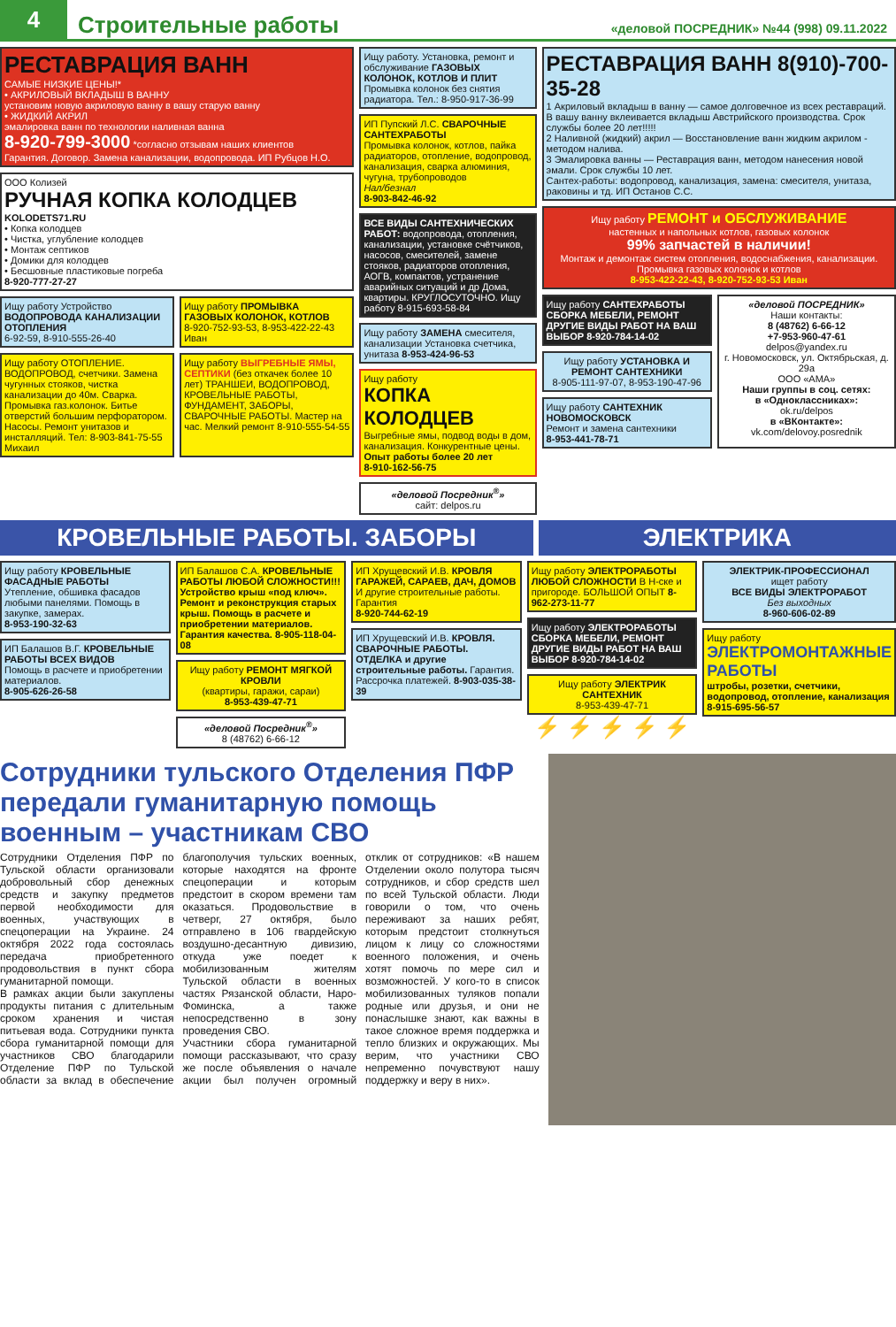4
Строительные работы
«деловой ПОСРЕДНИК» №44 (998) 09.11.2022
РЕСТАВРАЦИЯ ВАНН
САМЫЕ НИЗКИЕ ЦЕНЫ!*
• АКРИЛОВЫЙ ВКЛАДЫШ В ВАННУ
установим новую акриловую ванну в вашу старую ванну
• ЖИДКИЙ АКРИЛ
эмалировка ванн по технологии наливная ванна
8-920-799-3000 *согласно отзывам наших клиентов
Гарантия. Договор. Замена канализации, водопровода. ИП Рубцов Н.О.
ООО Колизей
РУЧНАЯ КОПКА КОЛОДЦЕВ
KOLODETS71.RU
• Копка колодцев
• Чистка, углубление колодцев
• Монтаж септиков
• Домики для колодцев
• Бесшовные пластиковые погреба
8-920-777-27-27
Ищу работу Устройство ВОДОПРОВОДА КАНАЛИЗАЦИИ ОТОПЛЕНИЯ
6-92-59, 8-910-555-26-40
Ищу работу ПРОМЫВКА ГАЗОВЫХ КОЛОНОК, КОТЛОВ
8-920-752-93-53, 8-953-422-22-43 Иван
Ищу работу ОТОПЛЕНИЕ. ВОДОПРОВОД, счетчики. Замена чугунных стояков, чистка канализации до 40м. Сварка. Промывка газ.колонок. Битье отверстий большим перфоратором. Насосы. Ремонт унитазов и инсталляций. Тел: 8-903-841-75-55 Михаил
Ищу работу ВЫГРЕБНЫЕ ЯМЫ, СЕПТИКИ (без откачек более 10 лет) ТРАНШЕИ, ВОДОПРОВОД, КРОВЕЛЬНЫЕ РАБОТЫ, ФУНДАМЕНТ, ЗАБОРЫ, СВАРОЧНЫЕ РАБОТЫ. Мастер на час. Мелкий ремонт 8-910-555-54-55
Ищу работу. Установка, ремонт и обслуживание ГАЗОВЫХ КОЛОНОК, КОТЛОВ И ПЛИТ Промывка колонок без снятия радиатора. Тел.: 8-950-917-36-99
ИП Пупский Л.С. СВАРОЧНЫЕ САНТЕХРАБОТЫ
Промывка колонок, котлов, пайка радиаторов, отопление, водопровод, канализация, сварка алюминия, чугуна, трубопроводов
Нал/безнал
8-903-842-46-92
ВСЕ ВИДЫ САНТЕХНИЧЕСКИХ РАБОТ: водопровода, отопления, канализации, установке счётчиков, насосов, смесителей, замене стояков, радиаторов отопления, АОГВ, компактов, устранение аварийных ситуаций и др Дома, квартиры. КРУГЛОСУТОЧНО. Ищу работу 8-915-693-58-84
Ищу работу ЗАМЕНА смесителя, канализации Установка счетчика, унитаза 8-953-424-96-53
Ищу работу
КОПКА КОЛОДЦЕВ
Выгребные ямы, подвод воды в дом, канализация. Конкурентные цены. Опыт работы более 20 лет
8-910-162-56-75
«деловой Посредник<sup>®</sup>»
сайт: delpos.ru
РЕСТАВРАЦИЯ ВАНН 8(910)-700-35-28
1 Акриловый вкладыш в ванну — самое долговечное из всех реставраций. В вашу ванну вклеивается вкладыш Австрийского производства. Срок службы более 20 лет!!!!!
2 Наливной (жидкий) акрил — Восстановление ванн жидким акрилом - методом налива.
3 Эмалировка ванны — Реставрация ванн, методом нанесения новой эмали. Срок службы 10 лет.
Сантех-работы: водопровод, канализация, замена: смесителя, унитаза, раковины и тд. ИП Останов С.С.
Ищу работу РЕМОНТ и ОБСЛУЖИВАНИЕ
настенных и напольных котлов, газовых колонок
99% запчастей в наличии!
Монтаж и демонтаж систем отопления, водоснабжения, канализации.
Промывка газовых колонок и котлов
8-953-422-22-43, 8-920-752-93-53 Иван
Ищу работу САНТЕХРАБОТЫ СБОРКА МЕБЕЛИ, РЕМОНТ ДРУГИЕ ВИДЫ РАБОТ НА ВАШ ВЫБОР 8-920-784-14-02
Ищу работу УСТАНОВКА И РЕМОНТ САНТЕХНИКИ
8-905-111-97-07, 8-953-190-47-96
Ищу работу САНТЕХНИК НОВОМОСКОВСК
Ремонт и замена сантехники
8-953-441-78-71
«деловой ПОСРЕДНИК»
Наши контакты:
8 (48762) 6-66-12
+7-953-960-47-61
delpos@yandex.ru
г. Новомосковск, ул. Октябрьская, д. 29а
ООО «АМА»
Наши группы в соц. сетях:
в «Одноклассниках»:
ok.ru/delpos
в «ВКонтакте»:
vk.com/delovoy.posrednik
КРОВЕЛЬНЫЕ РАБОТЫ. ЗАБОРЫ ЭЛЕКТРИКА
Ищу работу КРОВЕЛЬНЫЕ ФАСАДНЫЕ РАБОТЫ
Утепление, обшивка фасадов любыми панелями. Помощь в закупке, замерах.
8-953-190-32-63
ИП Балашов В.Г. КРОВЕЛЬНЫЕ РАБОТЫ ВСЕХ ВИДОВ
Помощь в расчете и приобретении материалов.
8-905-626-26-58
ИП Балашов С.А. КРОВЕЛЬНЫЕ РАБОТЫ ЛЮБОЙ СЛОЖНОСТИ!!! Устройство крыш «под ключ». Ремонт и реконструкция старых крыш. Помощь в расчете и приобретении материалов. Гарантия качества. 8-905-118-04-08
Ищу работу РЕМОНТ МЯГКОЙ КРОВЛИ
(квартиры, гаражи, сараи)
8-953-439-47-71
«деловой Посредник<sup>®</sup>»
8 (48762) 6-66-12
ИП Хрущевский И.В. КРОВЛЯ ГАРАЖЕЙ, САРАЕВ, ДАЧ, ДОМОВ
И другие строительные работы. Гарантия
8-920-744-62-19
ИП Хрущевский И.В. КРОВЛЯ. СВАРОЧНЫЕ РАБОТЫ. ОТДЕЛКА и другие строительные работы. Гарантия. Рассрочка платежей. 8-903-035-38-39
Ищу работу ЭЛЕКТРОРАБОТЫ ЛЮБОЙ СЛОЖНОСТИ В Н-ске и пригороде. БОЛЬШОЙ ОПЫТ 8-962-273-11-77
Ищу работу ЭЛЕКТРОРАБОТЫ СБОРКА МЕБЕЛИ, РЕМОНТ ДРУГИЕ ВИДЫ РАБОТ НА ВАШ ВЫБОР 8-920-784-14-02
Ищу работу ЭЛЕКТРИК САНТЕХНИК
8-953-439-47-71
⚡ ⚡ ⚡ ⚡ ⚡
ЭЛЕКТРИК-ПРОФЕССИОНАЛ
ищет работу
ВСЕ ВИДЫ ЭЛЕКТРОРАБОТ
Без выходных
8-960-606-02-89
Ищу работу ЭЛЕКТРОМОНТАЖНЫЕ РАБОТЫ
штробы, розетки, счетчики, водопровод, отопление, канализация 8-915-695-56-57
Сотрудники тульского Отделения ПФР передали гуманитарную помощь военным – участникам СВО
Сотрудники Отделения ПФР по Тульской области организовали добровольный сбор денежных средств и закупку предметов первой необходимости для военных, участвующих в спецоперации на Украине. 24 октября 2022 года состоялась передача приобретенного продовольствия в пункт сбора гуманитарной помощи.
В рамках акции были закуплены продукты питания с длительным сроком хранения и чистая питьевая вода. Сотрудники пункта сбора гуманитарной помощи для участников СВО благодарили Отделение ПФР по Тульской области за вклад в обеспечение благополучия тульских военных, которые находятся на фронте спецоперации и которым предстоит в скором времени там оказаться. Продовольствие в четверг, 27 октября, было отправлено в 106 гвардейскую воздушно-десантную дивизию, откуда уже поедет к мобилизованным жителям Тульской области в военных частях Рязанской области, Наро-Фоминска, а также непосредственно в зону проведения СВО.
Участники сбора гуманитарной помощи рассказывают, что сразу же после объявления о начале акции был получен огромный отклик от сотрудников: «В нашем Отделении около полутора тысяч сотрудников, и сбор средств шел по всей Тульской области. Люди говорили о том, что очень переживают за наших ребят, которым предстоит столкнуться лицом к лицу со сложностями военного положения, и очень хотят помочь по мере сил и возможностей. У кого-то в список мобилизованных туляков попали родные или друзья, и они не понаслышке знают, как важны в такое сложное время поддержка и тепло близких и окружающих. Мы верим, что участники СВО непременно почувствуют нашу поддержку и веру в них».